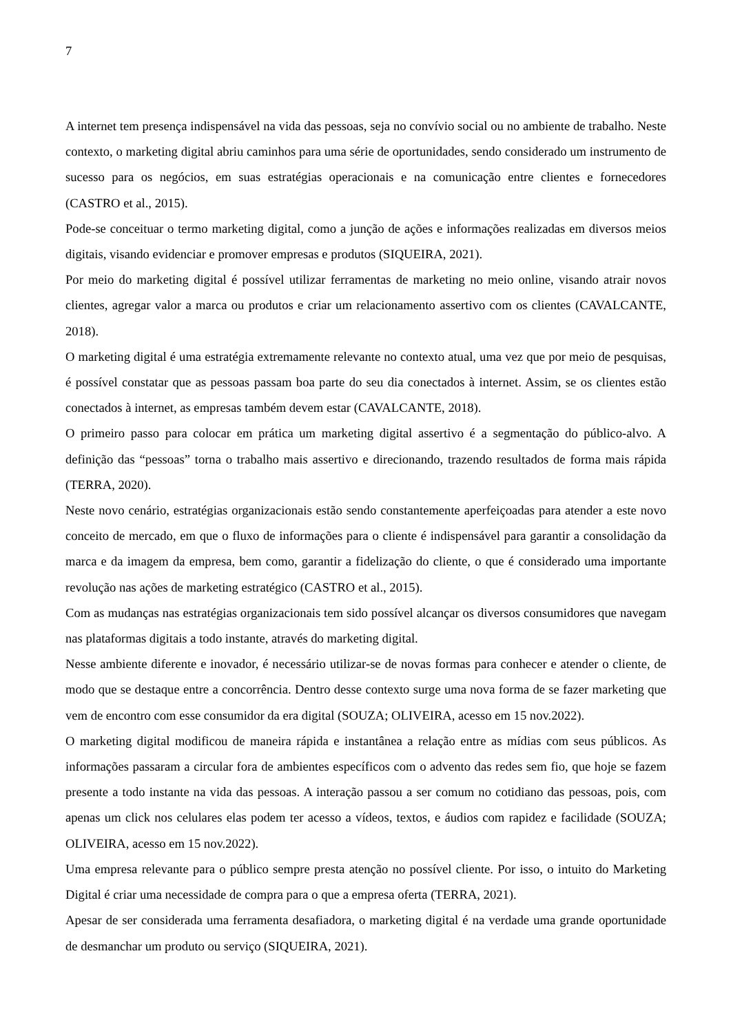7
A internet tem presença indispensável na vida das pessoas, seja no convívio social ou no ambiente de trabalho. Neste contexto, o marketing digital abriu caminhos para uma série de oportunidades, sendo considerado um instrumento de sucesso para os negócios, em suas estratégias operacionais e na comunicação entre clientes e fornecedores (CASTRO et al., 2015).
Pode-se conceituar o termo marketing digital, como a junção de ações e informações realizadas em diversos meios digitais, visando evidenciar e promover empresas e produtos (SIQUEIRA, 2021).
Por meio do marketing digital é possível utilizar ferramentas de marketing no meio online, visando atrair novos clientes, agregar valor a marca ou produtos e criar um relacionamento assertivo com os clientes (CAVALCANTE, 2018).
O marketing digital é uma estratégia extremamente relevante no contexto atual, uma vez que por meio de pesquisas, é possível constatar que as pessoas passam boa parte do seu dia conectados à internet. Assim, se os clientes estão conectados à internet, as empresas também devem estar (CAVALCANTE, 2018).
O primeiro passo para colocar em prática um marketing digital assertivo é a segmentação do público-alvo. A definição das “pessoas” torna o trabalho mais assertivo e direcionando, trazendo resultados de forma mais rápida (TERRA, 2020).
Neste novo cenário, estratégias organizacionais estão sendo constantemente aperfeiçoadas para atender a este novo conceito de mercado, em que o fluxo de informações para o cliente é indispensável para garantir a consolidação da marca e da imagem da empresa, bem como, garantir a fidelização do cliente, o que é considerado uma importante revolução nas ações de marketing estratégico (CASTRO et al., 2015).
Com as mudanças nas estratégias organizacionais tem sido possível alcançar os diversos consumidores que navegam nas plataformas digitais a todo instante, através do marketing digital.
Nesse ambiente diferente e inovador, é necessário utilizar-se de novas formas para conhecer e atender o cliente, de modo que se destaque entre a concorrência. Dentro desse contexto surge uma nova forma de se fazer marketing que vem de encontro com esse consumidor da era digital (SOUZA; OLIVEIRA, acesso em 15 nov.2022).
O marketing digital modificou de maneira rápida e instantânea a relação entre as mídias com seus públicos. As informações passaram a circular fora de ambientes específicos com o advento das redes sem fio, que hoje se fazem presente a todo instante na vida das pessoas. A interação passou a ser comum no cotidiano das pessoas, pois, com apenas um click nos celulares elas podem ter acesso a vídeos, textos, e áudios com rapidez e facilidade (SOUZA; OLIVEIRA, acesso em 15 nov.2022).
Uma empresa relevante para o público sempre presta atenção no possível cliente. Por isso, o intuito do Marketing Digital é criar uma necessidade de compra para o que a empresa oferta (TERRA, 2021).
Apesar de ser considerada uma ferramenta desafiadora, o marketing digital é na verdade uma grande oportunidade de desmanchar um produto ou serviço (SIQUEIRA, 2021).